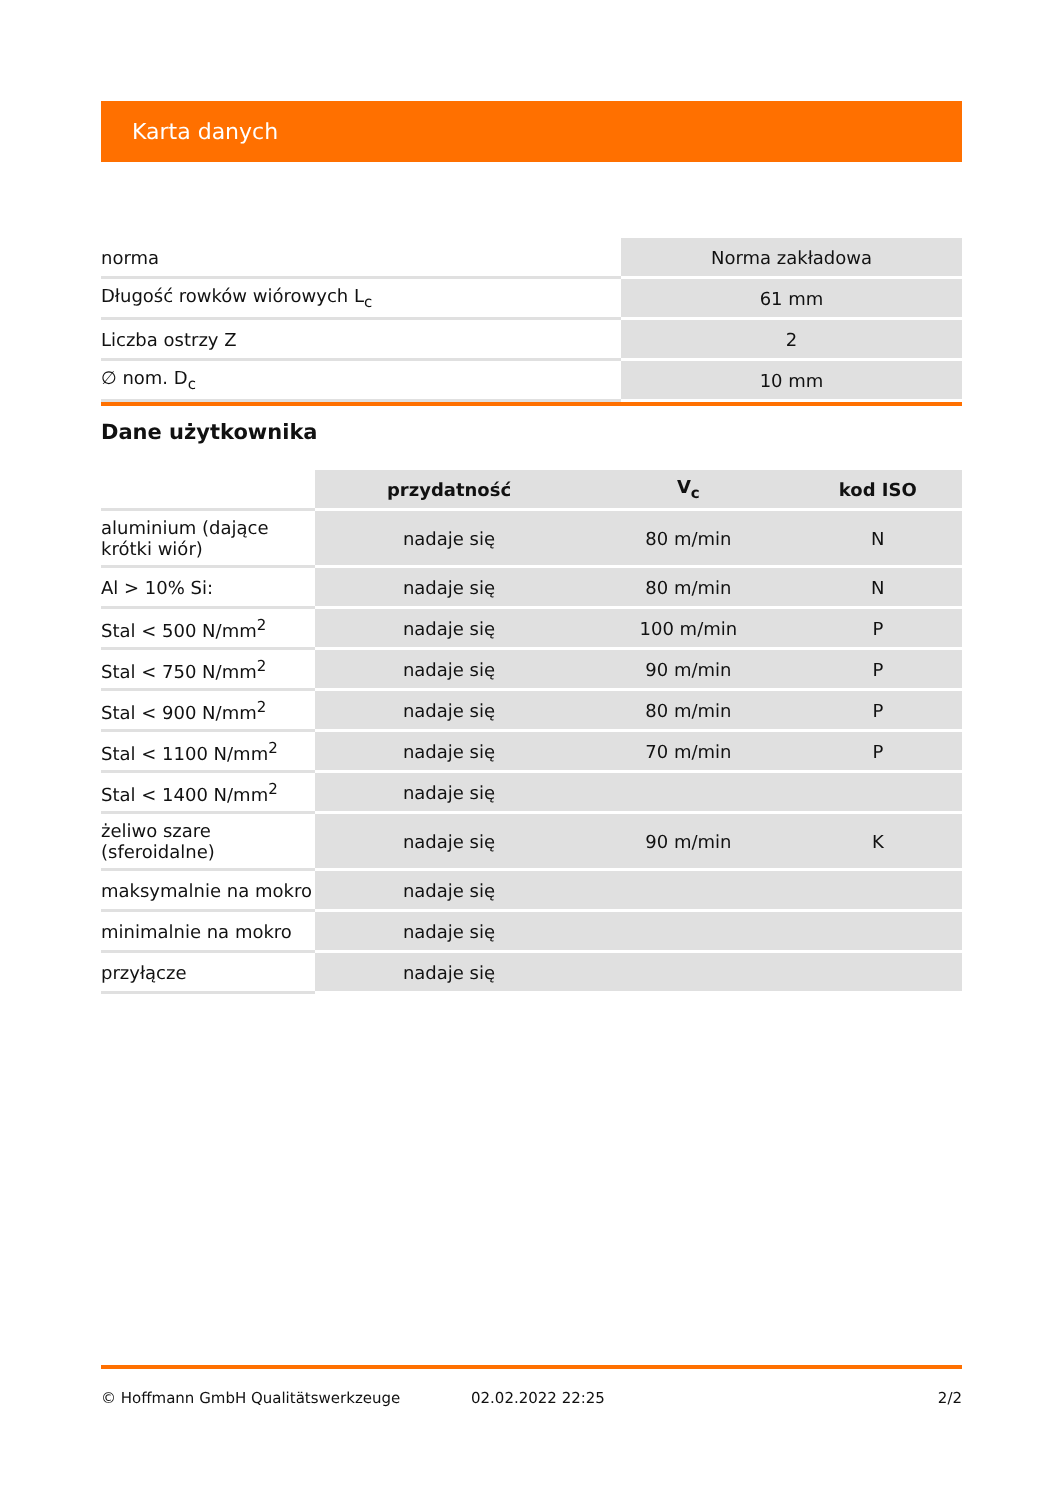Karta danych
| norma | Norma zakładowa |
| Długość rowków wiórowych L<sub>c</sub> | 61 mm |
| Liczba ostrzy Z | 2 |
| ∅ nom. D<sub>c</sub> | 10 mm |
Dane użytkownika
| | przydatność | V<sub>c</sub> | kod ISO |
| --- | --- | --- | --- |
| aluminium (dające krótki wiór) | nadaje się | 80 m/min | N |
| Al > 10% Si: | nadaje się | 80 m/min | N |
| Stal < 500 N/mm<sup>2</sup> | nadaje się | 100 m/min | P |
| Stal < 750 N/mm<sup>2</sup> | nadaje się | 90 m/min | P |
| Stal < 900 N/mm<sup>2</sup> | nadaje się | 80 m/min | P |
| Stal < 1100 N/mm<sup>2</sup> | nadaje się | 70 m/min | P |
| Stal < 1400 N/mm<sup>2</sup> | nadaje się | | |
| żeliwo szare (sferoidalne) | nadaje się | 90 m/min | K |
| maksymalnie na mokro | nadaje się | | |
| minimalnie na mokro | nadaje się | | |
| przyłącze | nadaje się | | |
© Hoffmann GmbH Qualitätswerkzeuge 02.02.2022 22:25 2/2